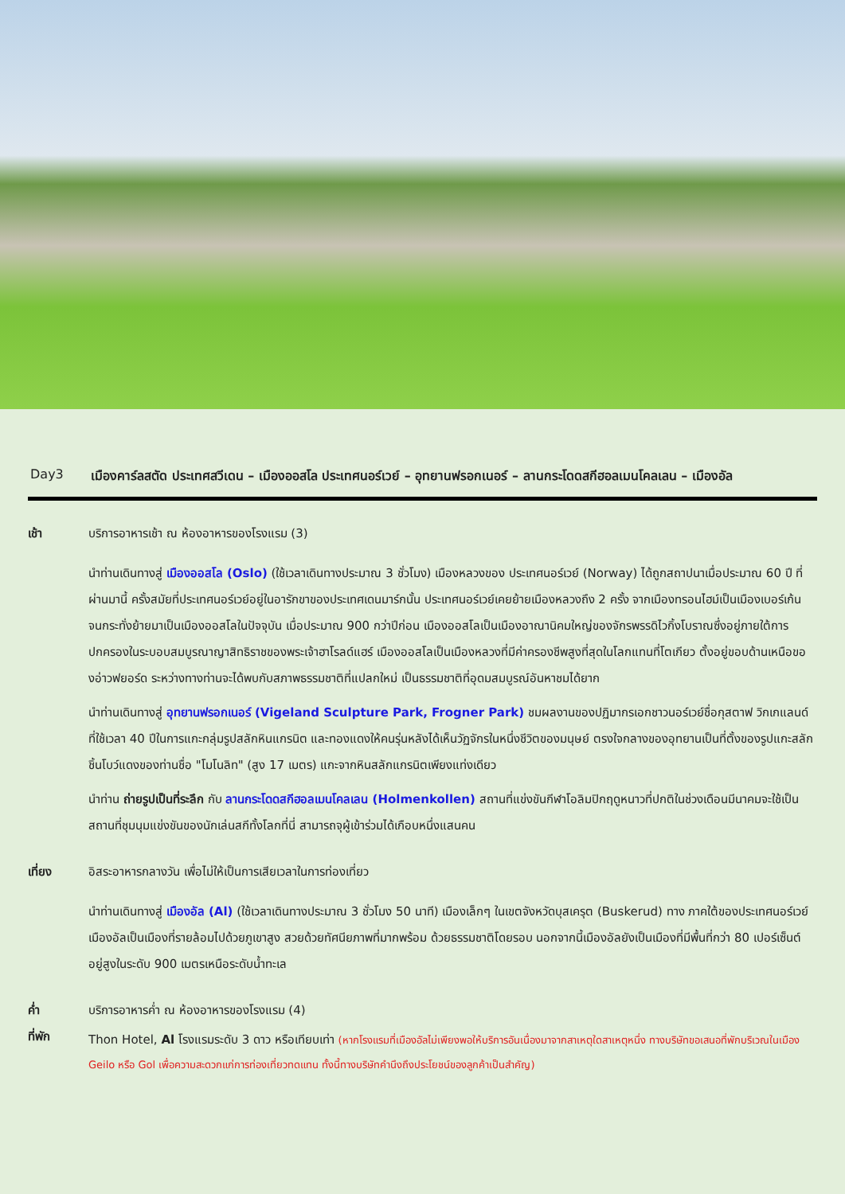Day3 เมืองคาร์ลสตัด ประเทศสวีเดน – เมืองออสโล ประเทศนอร์เวย์ – อุทยานฟรอกเนอร์ – ลานกระโดดสกีฮอลเมนโคลเลน – เมืองอัล
เช้า บริการอาหารเช้า ณ ห้องอาหารของโรงแรม (3)
นำท่านเดินทางสู่ เมืองออสโล (Oslo) (ใช้เวลาเดินทางประมาณ 3 ชั่วโมง) เมืองหลวงของ ประเทศนอร์เวย์ (Norway) ได้ถูกสถาปนาเมื่อประมาณ 60 ปี ที่ผ่านมานี้ ครั้งสมัยที่ประเทศนอร์เวย์อยู่ในอารักขาของประเทศเดนมาร์กนั้น ประเทศนอร์เวย์เคยย้ายเมืองหลวงถึง 2 ครั้ง จากเมืองทรอนไฮม์เป็นเมืองเบอร์เก้น จนกระทั่งย้ายมาเป็นเมืองออสโลในปัจจุบัน เมื่อประมาณ 900 กว่าปีก่อน เมืองออสโลเป็นเมืองอาณานิคมใหญ่ของจักรพรรดิไวกิ้งโบราณซึ่งอยู่ภายใต้การปกครองในระบอบสมบูรณาญาสิทธิราชของพระเจ้าฮาโรลด์แฮร์ เมืองออสโลเป็นเมืองหลวงที่มีค่าครองชีพสูงที่สุดในโลกแทนที่โตเกียว ตั้งอยู่ขอบด้านเหนือของอ่าวฟยอร์ด ระหว่างทางท่านจะได้พบกับสภาพธรรมชาติที่แปลกใหม่ เป็นธรรมชาติที่อุดมสมบูรณ์อันหาชมได้ยาก
นำท่านเดินทางสู่ อุทยานฟรอกเนอร์ (Vigeland Sculpture Park, Frogner Park) ชมผลงานของปฏิมากรเอกชาวนอร์เวย์ชื่อกุสตาฟ วิกเกแลนด์ ที่ใช้เวลา 40 ปีในการแกะกลุ่มรูปสลักหินแกรนิต และทองแดงให้คนรุ่นหลังได้เห็นวัฏจักรในหนึ่งชีวิตของมนุษย์ ตรงใจกลางของอุทยานเป็นที่ตั้งของรูปแกะสลักชิ้นโบว์แดงของท่านชื่อ "โมโนลิท" (สูง 17 เมตร) แกะจากหินสลักแกรนิตเพียงแท่งเดียว
นำท่าน ถ่ายรูปเป็นที่ระลึก กับ ลานกระโดดสกีฮอลเมนโคลเลน (Holmenkollen) สถานที่แข่งขันกีฬาโอลิมปิกฤดูหนาวที่ปกติในช่วงเดือนมีนาคมจะใช้เป็นสถานที่ชุมนุมแข่งขันของนักเล่นสกีทั้งโลกที่นี่ สามารถจุผู้เข้าร่วมได้เกือบหนึ่งแสนคน
เที่ยง อิสระอาหารกลางวัน เพื่อไม่ให้เป็นการเสียเวลาในการท่องเที่ยว
นำท่านเดินทางสู่ เมืองอัล (Al) (ใช้เวลาเดินทางประมาณ 3 ชั่วโมง 50 นาที) เมืองเล็กๆ ในเขตจังหวัดบุสเครุต (Buskerud) ทาง ภาคใต้ของประเทศนอร์เวย์ เมืองอัลเป็นเมืองที่รายล้อมไปด้วยภูเขาสูง สวยด้วยทัศนียภาพที่มากพร้อม ด้วยธรรมชาติโดยรอบ นอกจากนี้เมืองอัลยังเป็นเมืองที่มีพื้นที่กว่า 80 เปอร์เซ็นต์ อยู่สูงในระดับ 900 เมตรเหนือระดับน้ำทะเล
ค่ำ บริการอาหารค่ำ ณ ห้องอาหารของโรงแรม (4)
ที่พัก
Thon Hotel, Al โรงแรมระดับ 3 ดาว หรือเทียบเท่า (หากโรงแรมที่เมืองอัลไม่เพียงพอให้บริการอันเนื่องมาจากสาเหตุใดสาเหตุหนึ่ง ทางบริษัทขอเสนอที่พักบริเวณในเมือง Geilo หรือ Gol เพื่อความสะดวกแก่การท่องเที่ยวทดแทน ทั้งนี้ทางบริษัทคำนึงถึงประโยชน์ของลูกค้าเป็นสำคัญ)